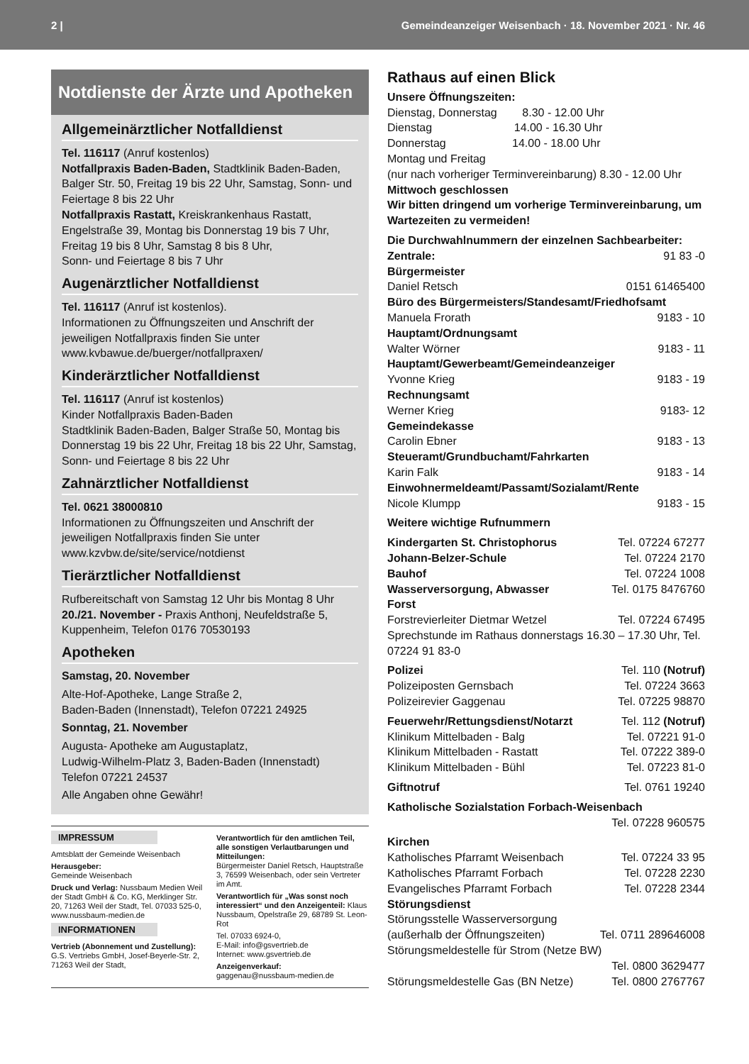2 | Gemeindeanzeiger Weisenbach · 18. November 2021 · Nr. 46
Notdienste der Ärzte und Apotheken
Allgemeinärztlicher Notfalldienst
Tel. 116117 (Anruf kostenlos)
Notfallpraxis Baden-Baden, Stadtklinik Baden-Baden, Balger Str. 50, Freitag 19 bis 22 Uhr, Samstag, Sonn- und Feiertage 8 bis 22 Uhr
Notfallpraxis Rastatt, Kreiskrankenhaus Rastatt, Engelstraße 39, Montag bis Donnerstag 19 bis 7 Uhr, Freitag 19 bis 8 Uhr, Samstag 8 bis 8 Uhr,
Sonn- und Feiertage 8 bis 7 Uhr
Augenärztlicher Notfalldienst
Tel. 116117 (Anruf ist kostenlos).
Informationen zu Öffnungszeiten und Anschrift der jeweiligen Notfallpraxis finden Sie unter www.kvbawue.de/buerger/notfallpraxen/
Kinderärztlicher Notfalldienst
Tel. 116117 (Anruf ist kostenlos)
Kinder Notfallpraxis Baden-Baden
Stadtklinik Baden-Baden, Balger Straße 50, Montag bis Donnerstag 19 bis 22 Uhr, Freitag 18 bis 22 Uhr, Samstag, Sonn- und Feiertage 8 bis 22 Uhr
Zahnärztlicher Notfalldienst
Tel. 0621 38000810
Informationen zu Öffnungszeiten und Anschrift der jeweiligen Notfallpraxis finden Sie unter www.kzvbw.de/site/service/notdienst
Tierärztlicher Notfalldienst
Rufbereitschaft von Samstag 12 Uhr bis Montag 8 Uhr 20./21. November - Praxis Anthonj, Neufeldstraße 5, Kuppenheim, Telefon 0176 70530193
Apotheken
Samstag, 20. November
Alte-Hof-Apotheke, Lange Straße 2,
Baden-Baden (Innenstadt), Telefon 07221 24925
Sonntag, 21. November
Augusta- Apotheke am Augustaplatz,
Ludwig-Wilhelm-Platz 3, Baden-Baden (Innenstadt)
Telefon 07221 24537
Alle Angaben ohne Gewähr!
IMPRESSUM
Amtsblatt der Gemeinde Weisenbach
Herausgeber:
Gemeinde Weisenbach
Druck und Verlag: Nussbaum Medien Weil der Stadt GmbH & Co. KG, Merklinger Str. 20, 71263 Weil der Stadt, Tel. 07033 525-0, www.nussbaum-medien.de
INFORMATIONEN
Vertrieb (Abonnement und Zustellung): G.S. Vertriebs GmbH, Josef-Beyerle-Str. 2, 71263 Weil der Stadt,
Verantwortlich für den amtlichen Teil, alle sonstigen Verlautbarungen und Mitteilungen:
Bürgermeister Daniel Retsch, Hauptstraße 3, 76599 Weisenbach, oder sein Vertreter im Amt.
Verantwortlich für „Was sonst noch interessiert“ und den Anzeigenteil: Klaus Nussbaum, Opelstraße 29, 68789 St. Leon-Rot
Tel. 07033 6924-0,
E-Mail: info@gsvertrieb.de
Internet: www.gsvertrieb.de
Anzeigenverkauf:
gaggenau@nussbaum-medien.de
Rathaus auf einen Blick
Unsere Öffnungszeiten:
Dienstag, Donnerstag 8.30 - 12.00 Uhr
Dienstag 14.00 - 16.30 Uhr
Donnerstag 14.00 - 18.00 Uhr
Montag und Freitag
(nur nach vorheriger Terminvereinbarung) 8.30 - 12.00 Uhr
Mittwoch geschlossen
Wir bitten dringend um vorherige Terminvereinbarung, um Wartezeiten zu vermeiden!
Die Durchwahlnummern der einzelnen Sachbearbeiter:
Zentrale: 91 83 -0
Bürgermeister
Daniel Retsch 0151 61465400
Büro des Bürgermeisters/Standesamt/Friedhofsamt
Manuela Frorath 9183 - 10
Hauptamt/Ordnungsamt
Walter Wörner 9183 - 11
Hauptamt/Gewerbeamt/Gemeindeanzeiger
Yvonne Krieg 9183 - 19
Rechnungsamt
Werner Krieg 9183- 12
Gemeindekasse
Carolin Ebner 9183 - 13
Steueramt/Grundbuchamt/Fahrkarten
Karin Falk 9183 - 14
Einwohnermeldeamt/Passamt/Sozialamt/Rente
Nicole Klumpp 9183 - 15
Weitere wichtige Rufnummern
Kindergarten St. Christophorus Tel. 07224 67277
Johann-Belzer-Schule Tel. 07224 2170
Bauhof Tel. 07224 1008
Wasserversorgung, Abwasser Tel. 0175 8476760
Forst
Forstrevierleiter Dietmar Wetzel Tel. 07224 67495
Sprechstunde im Rathaus donnerstags 16.30 – 17.30 Uhr, Tel. 07224 91 83-0
Polizei Tel. 110 (Notruf)
Polizeiposten Gernsbach Tel. 07224 3663
Polizeirevier Gaggenau Tel. 07225 98870
Feuerwehr/Rettungsdienst/Notarzt Tel. 112 (Notruf)
Klinikum Mittelbaden - Balg Tel. 07221 91-0
Klinikum Mittelbaden - Rastatt Tel. 07222 389-0
Klinikum Mittelbaden - Bühl Tel. 07223 81-0
Giftnotruf Tel. 0761 19240
Katholische Sozialstation Forbach-Weisenbach
Tel. 07228 960575
Kirchen
Katholisches Pfarramt Weisenbach Tel. 07224 33 95
Katholisches Pfarramt Forbach Tel. 07228 2230
Evangelisches Pfarramt Forbach Tel. 07228 2344
Störungsdienst
Störungsstelle Wasserversorgung
(außerhalb der Öffnungszeiten) Tel. 0711 289646008
Störungsmeldestelle für Strom (Netze BW)
Tel. 0800 3629477
Störungsmeldestelle Gas (BN Netze) Tel. 0800 2767767